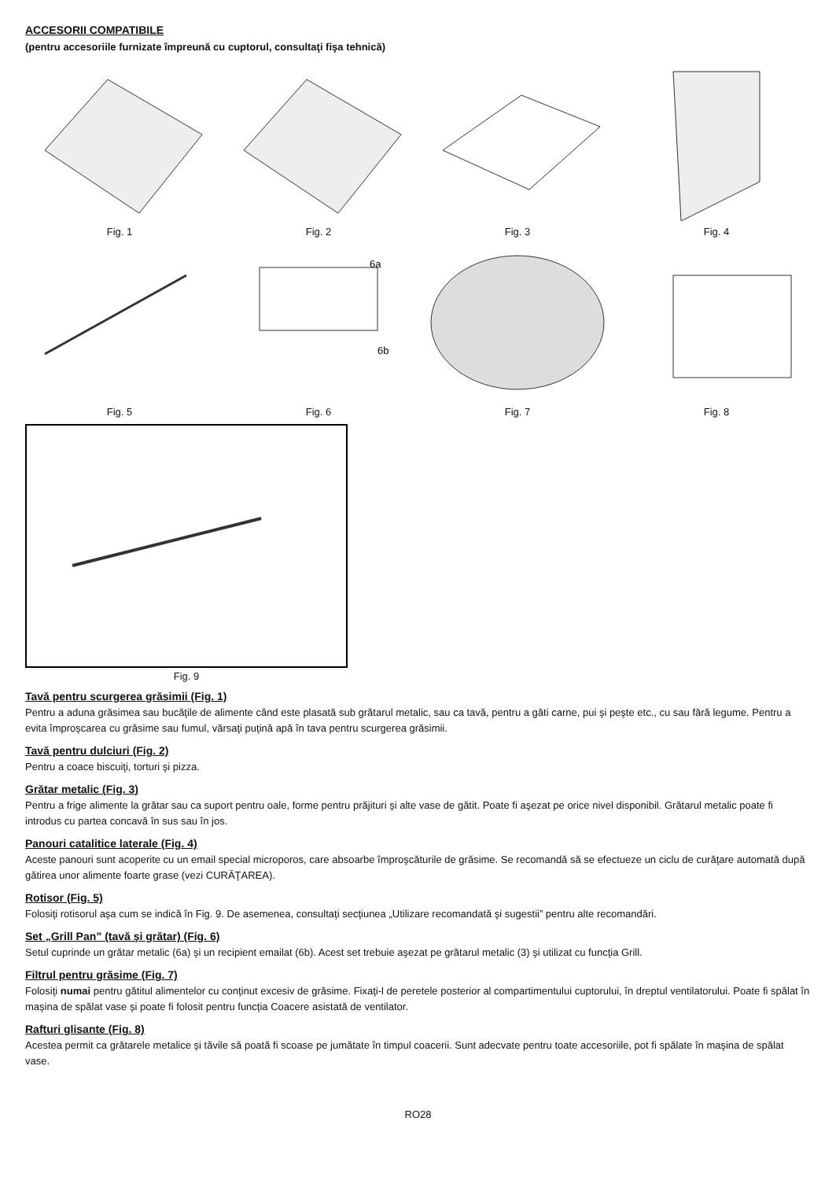ACCESORII COMPATIBILE
(pentru accesoriile furnizate împreună cu cuptorul, consultaţi fişa tehnică)
Fig. 1 Fig. 2 Fig. 3 Fig. 4
Fig. 5
6a
6b
Fig. 6
Fig. 7 Fig. 8
Fig. 9
Tavă pentru scurgerea grăsimii (Fig. 1)
Pentru a aduna grăsimea sau bucăţile de alimente când este plasată sub grătarul metalic, sau ca tavă, pentru a găti carne, pui şi peşte etc., cu sau fără legume. Pentru a evita împroşcarea cu grăsime sau fumul, vărsaţi puţină apă în tava pentru scurgerea grăsimii.
Tavă pentru dulciuri (Fig. 2)
Pentru a coace biscuiţi, torturi şi pizza.
Grătar metalic (Fig. 3)
Pentru a frige alimente la grătar sau ca suport pentru oale, forme pentru prăjituri şi alte vase de gătit. Poate fi aşezat pe orice nivel disponibil. Grătarul metalic poate fi introdus cu partea concavă în sus sau în jos.
Panouri catalitice laterale (Fig. 4)
Aceste panouri sunt acoperite cu un email special microporos, care absoarbe împroşcăturile de grăsime. Se recomandă să se efectueze un ciclu de curăţare automată după gătirea unor alimente foarte grase (vezi CURĂŢAREA).
Rotisor (Fig. 5)
Folosiţi rotisorul aşa cum se indică în Fig. 9. De asemenea, consultaţi secţiunea „Utilizare recomandată şi sugestii” pentru alte recomandări.
Set „Grill Pan” (tavă şi grătar) (Fig. 6)
Setul cuprinde un grătar metalic (6a) şi un recipient emailat (6b). Acest set trebuie aşezat pe grătarul metalic (3) şi utilizat cu funcţia Grill.
Filtrul pentru grăsime (Fig. 7)
Folosiţi numai pentru gătitul alimentelor cu conţinut excesiv de grăsime. Fixaţi-l de peretele posterior al compartimentului cuptorului, în dreptul ventilatorului. Poate fi spălat în maşina de spălat vase şi poate fi folosit pentru funcţia Coacere asistată de ventilator.
Rafturi glisante (Fig. 8)
Acestea permit ca grătarele metalice şi tăvile să poată fi scoase pe jumătate în timpul coacerii. Sunt adecvate pentru toate accesoriile, pot fi spălate în maşina de spălat vase.
RO28